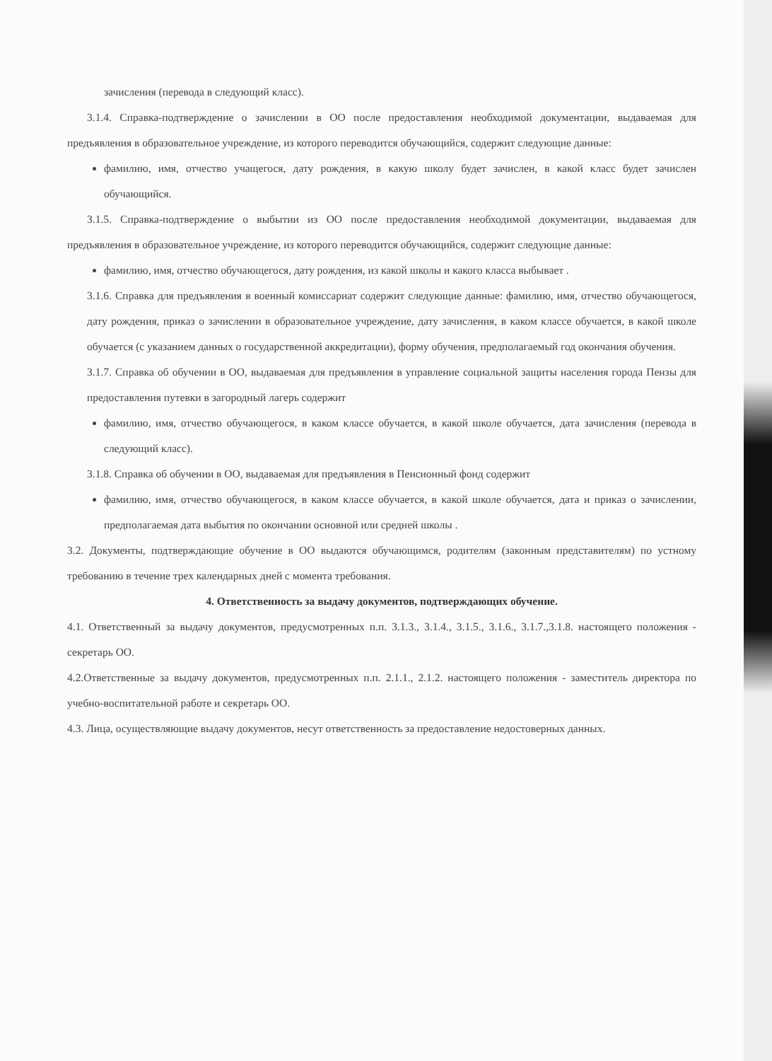зачисления (перевода в следующий класс).
3.1.4. Справка-подтверждение о зачислении в ОО после предоставления необходимой документации, выдаваемая для предъявления в образовательное учреждение, из которого переводится обучающийся, содержит следующие данные:
фамилию, имя, отчество учащегося, дату рождения, в какую школу будет зачислен, в какой класс будет зачислен обучающийся.
3.1.5. Справка-подтверждение о выбытии из ОО после предоставления необходимой документации, выдаваемая для предъявления в образовательное учреждение, из которого переводится обучающийся, содержит следующие данные:
фамилию, имя, отчество обучающегося, дату рождения, из какой школы и какого класса выбывает .
3.1.6. Справка для предъявления в военный комиссариат содержит следующие данные: фамилию, имя, отчество обучающегося, дату рождения, приказ о зачислении в образовательное учреждение, дату зачисления, в каком классе обучается, в какой школе обучается (с указанием данных о государственной аккредитации), форму обучения, предполагаемый год окончания обучения.
3.1.7. Справка об обучении в ОО, выдаваемая для предъявления в управление социальной защиты населения города Пензы для предоставления путевки в загородный лагерь содержит
фамилию, имя, отчество обучающегося, в каком классе обучается, в какой школе обучается, дата зачисления (перевода в следующий класс).
3.1.8. Справка об обучении в ОО, выдаваемая для предъявления в Пенсионный фонд содержит
фамилию, имя, отчество обучающегося, в каком классе обучается, в какой школе обучается, дата и приказ о зачислении, предполагаемая дата выбытия по окончании основной или средней школы .
3.2. Документы, подтверждающие обучение в ОО выдаются обучающимся, родителям (законным представителям) по устному требованию в течение трех календарных дней с момента требования.
4. Ответственность за выдачу документов, подтверждающих обучение.
4.1. Ответственный за выдачу документов, предусмотренных п.п. 3.1.3., 3.1.4., 3.1.5., 3.1.6., 3.1.7.,3.1.8. настоящего положения - секретарь ОО.
4.2.Ответственные за выдачу документов, предусмотренных п.п. 2.1.1., 2.1.2. настоящего положения - заместитель директора по учебно-воспитательной работе и секретарь ОО.
4.3. Лица, осуществляющие выдачу документов, несут ответственность за предоставление недостоверных данных.